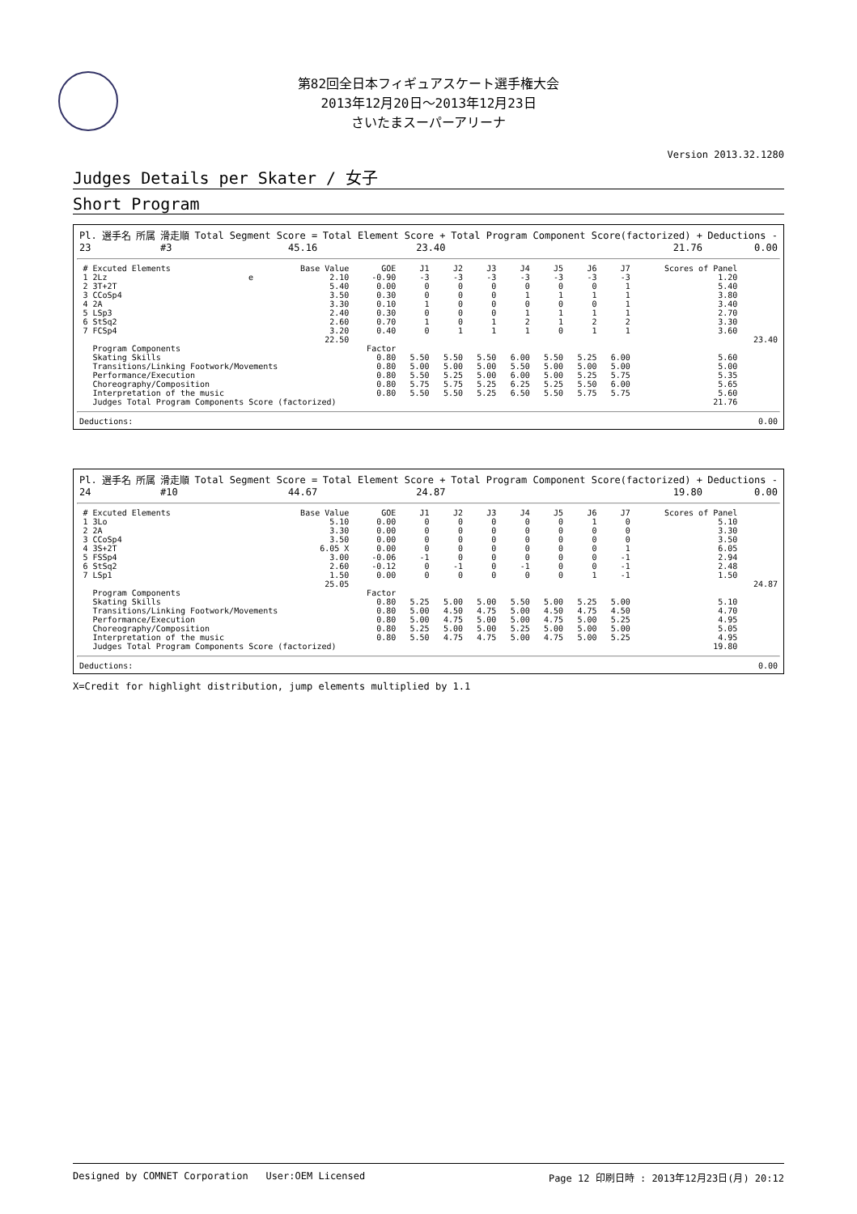第82回全日本フィギュアスケート選手権大会
2013年12月20日～2013年12月23日
さいたまスーパーアリーナ
Version 2013.32.1280
Judges Details per Skater / 女子
Short Program
| Pl. | 選手名 | 所属 | 滑走順 | Total Segment Score = | Total Element Score + | Total Program Component Score(factorized) + | Deductions - |
| 23 | | | #3 | 45.16 | 23.40 | 21.76 | 0.00 |
| # | Excuted Elements | | Base Value | GOE | J1 | J2 | J3 | J4 | J5 | J6 | J7 | Scores of Panel | |
| --- | --- | --- | --- | --- | --- | --- | --- | --- | --- | --- | --- | --- | --- |
| 1 | 2Lz | e | 2.10 | -0.90 | -3 | -3 | -3 | -3 | -3 | -3 | -3 | 1.20 | |
| 2 | 3T+2T | | 5.40 | 0.00 | 0 | 0 | 0 | 0 | 0 | 0 | 1 | 5.40 | |
| 3 | CCoSp4 | | 3.50 | 0.30 | 0 | 0 | 0 | 1 | 1 | 1 | 1 | 3.80 | |
| 4 | 2A | | 3.30 | 0.10 | 1 | 0 | 0 | 0 | 0 | 0 | 1 | 3.40 | |
| 5 | LSp3 | | 2.40 | 0.30 | 0 | 0 | 0 | 1 | 1 | 1 | 1 | 2.70 | |
| 6 | StSq2 | | 2.60 | 0.70 | 1 | 0 | 1 | 2 | 1 | 2 | 2 | 3.30 | |
| 7 | FCSp4 | | 3.20 | 0.40 | 0 | 1 | 1 | 1 | 0 | 1 | 1 | 3.60 | |
| | | | 22.50 | | | | | | | | | | 23.40 |
| | Program Components | | | Factor | | | | | | | | | |
| | Skating Skills | | | 0.80 | 5.50 | 5.50 | 5.50 | 6.00 | 5.50 | 5.25 | 6.00 | 5.60 | |
| | Transitions/Linking Footwork/Movements | | | 0.80 | 5.00 | 5.00 | 5.00 | 5.50 | 5.00 | 5.00 | 5.00 | 5.00 | |
| | Performance/Execution | | | 0.80 | 5.50 | 5.25 | 5.00 | 6.00 | 5.00 | 5.25 | 5.75 | 5.35 | |
| | Choreography/Composition | | | 0.80 | 5.75 | 5.75 | 5.25 | 6.25 | 5.25 | 5.50 | 6.00 | 5.65 | |
| | Interpretation of the music | | | 0.80 | 5.50 | 5.50 | 5.25 | 6.50 | 5.50 | 5.75 | 5.75 | 5.60 | |
| | Judges Total Program Components Score (factorized) | | | | | | | | | | | 21.76 | |
| Deductions: | 0.00 |
| Pl. | 選手名 | 所属 | 滑走順 | Total Segment Score = | Total Element Score + | Total Program Component Score(factorized) + | Deductions - |
| 24 | | | #10 | 44.67 | 24.87 | 19.80 | 0.00 |
| # | Excuted Elements | | Base Value | GOE | J1 | J2 | J3 | J4 | J5 | J6 | J7 | Scores of Panel | |
| --- | --- | --- | --- | --- | --- | --- | --- | --- | --- | --- | --- | --- | --- |
| 1 | 3Lo | | 5.10 | 0.00 | 0 | 0 | 0 | 0 | 0 | 1 | 0 | 5.10 | |
| 2 | 2A | | 3.30 | 0.00 | 0 | 0 | 0 | 0 | 0 | 0 | 0 | 3.30 | |
| 3 | CCoSp4 | | 3.50 | 0.00 | 0 | 0 | 0 | 0 | 0 | 0 | 0 | 3.50 | |
| 4 | 3S+2T | | 6.05 X | 0.00 | 0 | 0 | 0 | 0 | 0 | 0 | 1 | 6.05 | |
| 5 | FSSp4 | | 3.00 | -0.06 | -1 | 0 | 0 | 0 | 0 | 0 | -1 | 2.94 | |
| 6 | StSq2 | | 2.60 | -0.12 | 0 | -1 | 0 | -1 | 0 | 0 | -1 | 2.48 | |
| 7 | LSp1 | | 1.50 | 0.00 | 0 | 0 | 0 | 0 | 0 | 1 | -1 | 1.50 | |
| | | | 25.05 | | | | | | | | | | 24.87 |
| | Program Components | | | Factor | | | | | | | | | |
| | Skating Skills | | | 0.80 | 5.25 | 5.00 | 5.00 | 5.50 | 5.00 | 5.25 | 5.00 | 5.10 | |
| | Transitions/Linking Footwork/Movements | | | 0.80 | 5.00 | 4.50 | 4.75 | 5.00 | 4.50 | 4.75 | 4.50 | 4.70 | |
| | Performance/Execution | | | 0.80 | 5.00 | 4.75 | 5.00 | 5.00 | 4.75 | 5.00 | 5.25 | 4.95 | |
| | Choreography/Composition | | | 0.80 | 5.25 | 5.00 | 5.00 | 5.25 | 5.00 | 5.00 | 5.00 | 5.05 | |
| | Interpretation of the music | | | 0.80 | 5.50 | 4.75 | 4.75 | 5.00 | 4.75 | 5.00 | 5.25 | 4.95 | |
| | Judges Total Program Components Score (factorized) | | | | | | | | | | | 19.80 | |
| Deductions: | 0.00 |
X=Credit for highlight distribution, jump elements multiplied by 1.1
Designed by COMNET Corporation User:OEM Licensed Page 12 印刷日時 : 2013年12月23日(月) 20:12